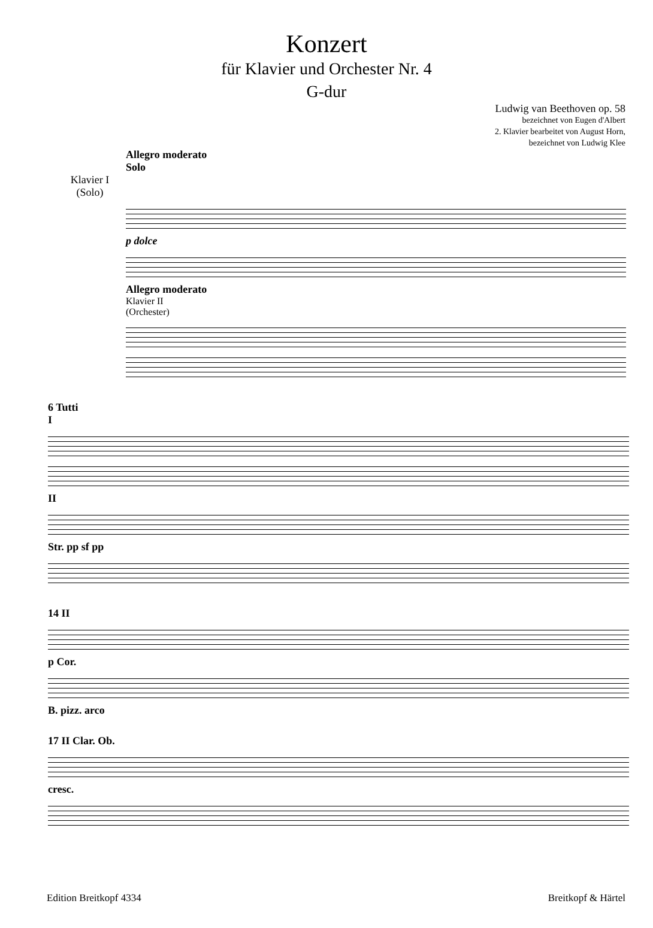Konzert
für Klavier und Orchester Nr. 4
G-dur
Ludwig van Beethoven op. 58
bezeichnet von Eugen d'Albert
2. Klavier bearbeitet von August Horn,
bezeichnet von Ludwig Klee
Allegro moderato
Solo
Klavier I
(Solo)
p dolce
Allegro moderato
Klavier II
(Orchester)
6 Tutti
I
II
Str. pp sf pp
14 II
p Cor.
B. pizz. arco
17 II Clar. Ob.
cresc.
Edition Breitkopf 4334 Breitkopf & Härtel